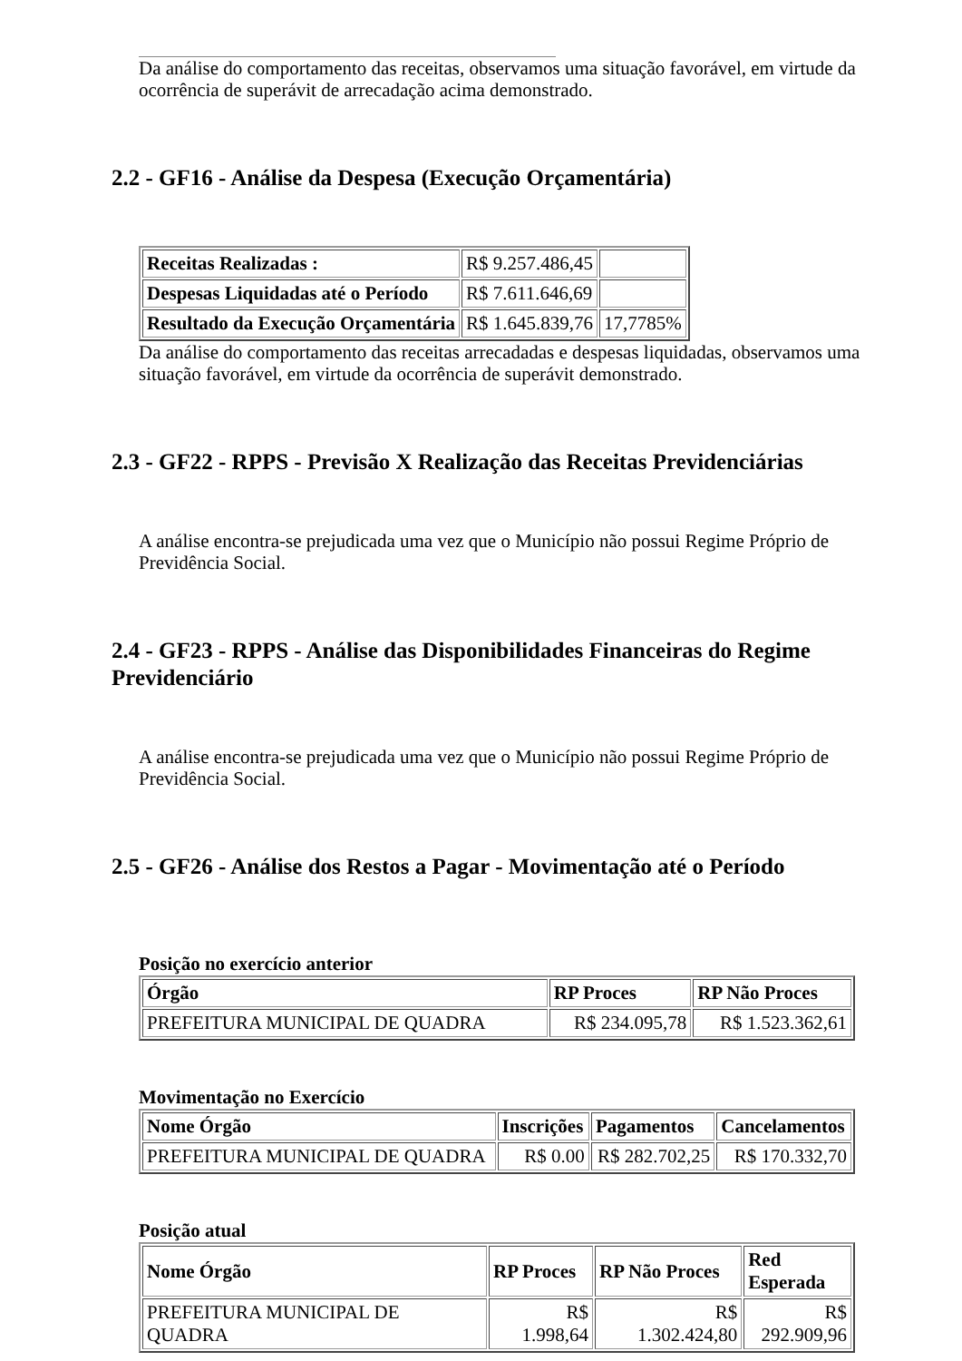Da análise do comportamento das receitas, observamos uma situação favorável, em virtude da ocorrência de superávit de arrecadação acima demonstrado.
2.2 - GF16 - Análise da Despesa (Execução Orçamentária)
| Receitas Realizadas : | R$ 9.257.486,45 | |
| Despesas Liquidadas até o Período | R$ 7.611.646,69 | |
| Resultado da Execução Orçamentária | R$ 1.645.839,76 | 17,7785% |
Da análise do comportamento das receitas arrecadadas e despesas liquidadas, observamos uma situação favorável, em virtude da ocorrência de superávit demonstrado.
2.3 - GF22 - RPPS - Previsão X Realização das Receitas Previdenciárias
A análise encontra-se prejudicada uma vez que o Município não possui Regime Próprio de Previdência Social.
2.4 - GF23 - RPPS - Análise das Disponibilidades Financeiras do Regime Previdenciário
A análise encontra-se prejudicada uma vez que o Município não possui Regime Próprio de Previdência Social.
2.5 - GF26 - Análise dos Restos a Pagar - Movimentação até o Período
Posição no exercício anterior
| Órgão | RP Proces | RP Não Proces |
| --- | --- | --- |
| PREFEITURA MUNICIPAL DE QUADRA | R$ 234.095,78 | R$ 1.523.362,61 |
Movimentação no Exercício
| Nome Órgão | Inscrições | Pagamentos | Cancelamentos |
| --- | --- | --- | --- |
| PREFEITURA MUNICIPAL DE QUADRA | R$ 0.00 | R$ 282.702,25 | R$ 170.332,70 |
Posição atual
| Nome Órgão | RP Proces | RP Não Proces | Red Esperada |
| --- | --- | --- | --- |
| PREFEITURA MUNICIPAL DE QUADRA | R$ 1.998,64 | R$ 1.302.424,80 | R$ 292.909,96 |